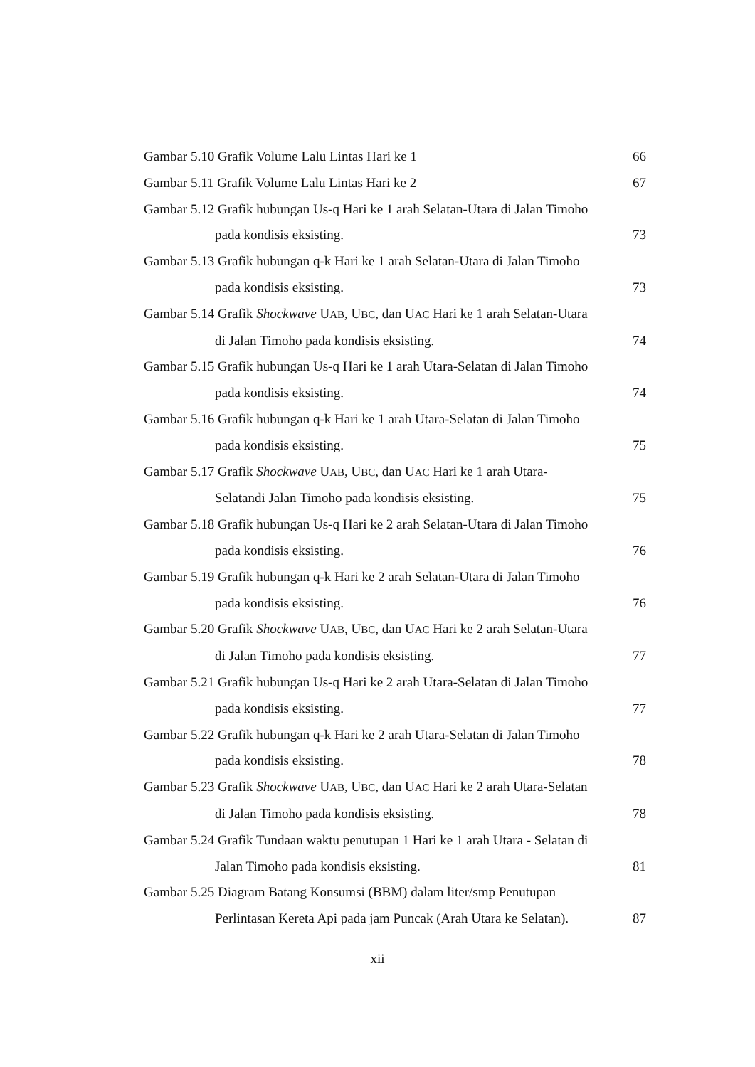Gambar 5.10 Grafik Volume Lalu Lintas Hari ke 1 66
Gambar 5.11 Grafik Volume Lalu Lintas Hari ke 2 67
Gambar 5.12 Grafik hubungan Us-q Hari ke 1 arah Selatan-Utara di Jalan Timoho
pada kondisis eksisting. 73
Gambar 5.13 Grafik hubungan q-k Hari ke 1 arah Selatan-Utara di Jalan Timoho
pada kondisis eksisting. 73
Gambar 5.14 Grafik Shockwave UAB, UBC, dan UAC Hari ke 1 arah Selatan-Utara
di Jalan Timoho pada kondisis eksisting. 74
Gambar 5.15 Grafik hubungan Us-q Hari ke 1 arah Utara-Selatan di Jalan Timoho
pada kondisis eksisting. 74
Gambar 5.16 Grafik hubungan q-k Hari ke 1 arah Utara-Selatan di Jalan Timoho
pada kondisis eksisting. 75
Gambar 5.17 Grafik Shockwave UAB, UBC, dan UAC Hari ke 1 arah Utara-
Selatandi Jalan Timoho pada kondisis eksisting. 75
Gambar 5.18 Grafik hubungan Us-q Hari ke 2 arah Selatan-Utara di Jalan Timoho
pada kondisis eksisting. 76
Gambar 5.19 Grafik hubungan q-k Hari ke 2 arah Selatan-Utara di Jalan Timoho
pada kondisis eksisting. 76
Gambar 5.20 Grafik Shockwave UAB, UBC, dan UAC Hari ke 2 arah Selatan-Utara
di Jalan Timoho pada kondisis eksisting. 77
Gambar 5.21 Grafik hubungan Us-q Hari ke 2 arah Utara-Selatan di Jalan Timoho
pada kondisis eksisting. 77
Gambar 5.22 Grafik hubungan q-k Hari ke 2 arah Utara-Selatan di Jalan Timoho
pada kondisis eksisting. 78
Gambar 5.23 Grafik Shockwave UAB, UBC, dan UAC Hari ke 2 arah Utara-Selatan
di Jalan Timoho pada kondisis eksisting. 78
Gambar 5.24 Grafik Tundaan waktu penutupan 1 Hari ke 1 arah Utara - Selatan di
Jalan Timoho pada kondisis eksisting. 81
Gambar 5.25 Diagram Batang Konsumsi (BBM) dalam liter/smp Penutupan
Perlintasan Kereta Api pada jam Puncak (Arah Utara ke Selatan). 87
xii